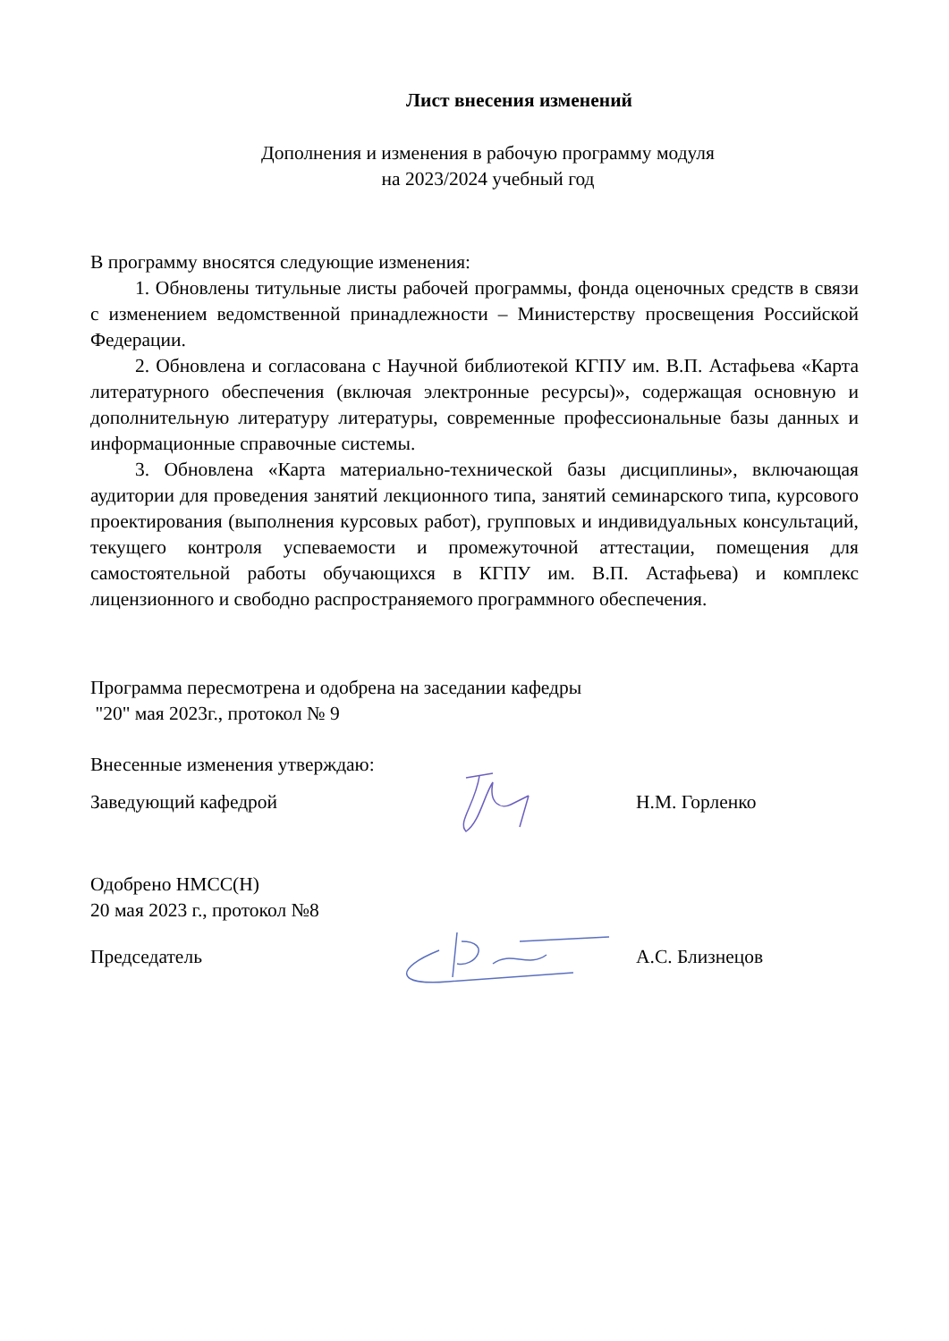Лист внесения изменений
Дополнения и изменения в рабочую программу модуля
на 2023/2024 учебный год
В программу вносятся следующие изменения:
1. Обновлены титульные листы рабочей программы, фонда оценочных средств в связи с изменением ведомственной принадлежности – Министерству просвещения Российской Федерации.
2. Обновлена и согласована с Научной библиотекой КГПУ им. В.П. Астафьева «Карта литературного обеспечения (включая электронные ресурсы)», содержащая основную и дополнительную литературу литературы, современные профессиональные базы данных и информационные справочные системы.
3. Обновлена «Карта материально-технической базы дисциплины», включающая аудитории для проведения занятий лекционного типа, занятий семинарского типа, курсового проектирования (выполнения курсовых работ), групповых и индивидуальных консультаций, текущего контроля успеваемости и промежуточной аттестации, помещения для самостоятельной работы обучающихся в КГПУ им. В.П. Астафьева) и комплекс лицензионного и свободно распространяемого программного обеспечения.
Программа пересмотрена и одобрена на заседании кафедры
"20" мая 2023г., протокол № 9
Внесенные изменения утверждаю:
Заведующий кафедрой Н.М. Горленко
Одобрено НМСС(Н)
20 мая 2023 г., протокол №8
Председатель А.С. Близнецов